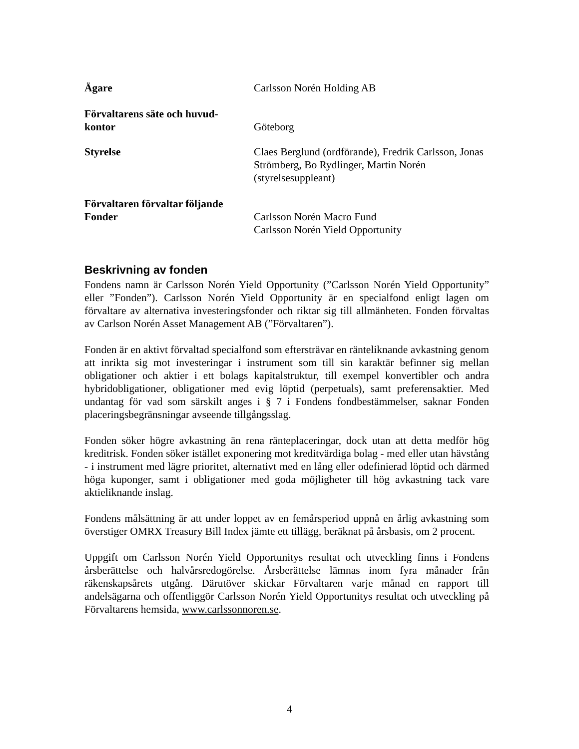Ägare Carlsson Norén Holding AB
Förvaltarens säte och huvud-
kontor
Göteborg
Styrelse Claes Berglund (ordförande), Fredrik Carlsson, Jonas Strömberg, Bo Rydlinger, Martin Norén (styrelsesuppleant)
Förvaltaren förvaltar följande
Fonder
Carlsson Norén Macro Fund
Carlsson Norén Yield Opportunity
Beskrivning av fonden
Fondens namn är Carlsson Norén Yield Opportunity (”Carlsson Norén Yield Opportunity” eller ”Fonden”). Carlsson Norén Yield Opportunity är en specialfond enligt lagen om förvaltare av alternativa investeringsfonder och riktar sig till allmänheten. Fonden förvaltas av Carlson Norén Asset Management AB (”Förvaltaren”).
Fonden är en aktivt förvaltad specialfond som eftersträvar en ränteliknande avkastning genom att inrikta sig mot investeringar i instrument som till sin karaktär befinner sig mellan obligationer och aktier i ett bolags kapitalstruktur, till exempel konvertibler och andra hybridobligationer, obligationer med evig löptid (perpetuals), samt preferensaktier. Med undantag för vad som särskilt anges i § 7 i Fondens fondbestämmelser, saknar Fonden placeringsbegränsningar avseende tillgångsslag.
Fonden söker högre avkastning än rena ränteplaceringar, dock utan att detta medför hög kreditrisk. Fonden söker istället exponering mot kreditvärdiga bolag - med eller utan hävstång - i instrument med lägre prioritet, alternativt med en lång eller odefinierad löptid och därmed höga kuponger, samt i obligationer med goda möjligheter till hög avkastning tack vare aktieliknande inslag.
Fondens målsättning är att under loppet av en femårsperiod uppnå en årlig avkastning som överstiger OMRX Treasury Bill Index jämte ett tillägg, beräknat på årsbasis, om 2 procent.
Uppgift om Carlsson Norén Yield Opportunitys resultat och utveckling finns i Fondens årsberättelse och halvårsredogörelse. Årsberättelse lämnas inom fyra månader från räkenskapsårets utgång. Därutöver skickar Förvaltaren varje månad en rapport till andelsägarna och offentliggör Carlsson Norén Yield Opportunitys resultat och utveckling på Förvaltarens hemsida, www.carlssonnoren.se.
4